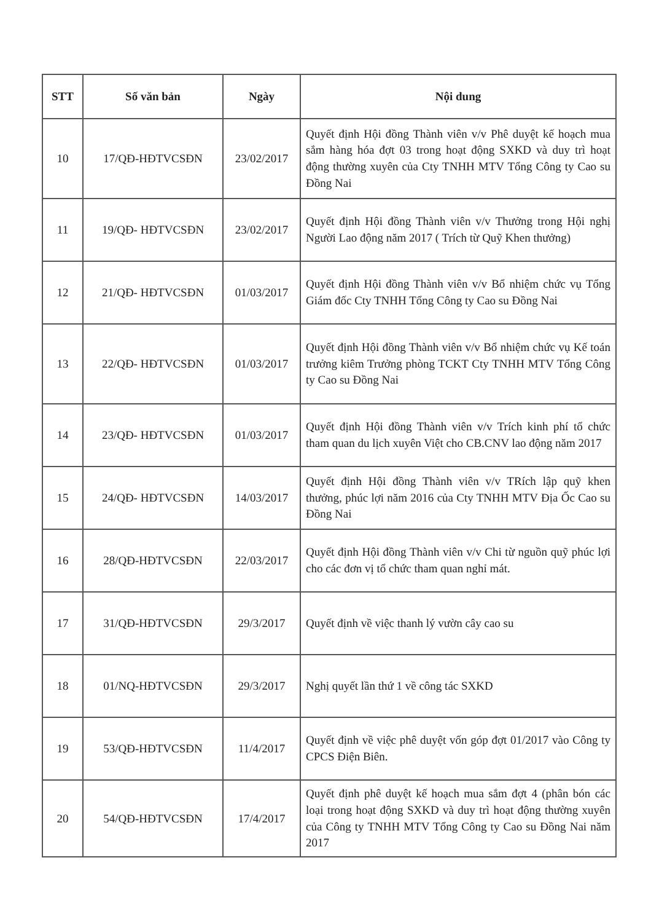| STT | Số văn bản | Ngày | Nội dung |
| --- | --- | --- | --- |
| 10 | 17/QĐ-HĐTVCSĐN | 23/02/2017 | Quyết định Hội đồng Thành viên v/v Phê duyệt kế hoạch mua sắm hàng hóa đợt 03 trong hoạt động SXKD và duy trì hoạt động thường xuyên của Cty TNHH MTV Tổng Công ty Cao su Đồng Nai |
| 11 | 19/QĐ- HĐTVCSĐN | 23/02/2017 | Quyết định Hội đồng Thành viên v/v Thưởng trong Hội nghị Người Lao động năm 2017 ( Trích từ Quỹ Khen thưởng) |
| 12 | 21/QĐ- HĐTVCSĐN | 01/03/2017 | Quyết định Hội đồng Thành viên v/v Bổ nhiệm chức vụ Tổng Giám đốc Cty TNHH Tổng Công ty Cao su Đồng Nai |
| 13 | 22/QĐ- HĐTVCSĐN | 01/03/2017 | Quyết định Hội đồng Thành viên v/v Bổ nhiệm chức vụ Kế toán trưởng kiêm Trưởng phòng TCKT Cty TNHH MTV Tổng Công ty Cao su Đồng Nai |
| 14 | 23/QĐ- HĐTVCSĐN | 01/03/2017 | Quyết định Hội đồng Thành viên v/v Trích kinh phí tổ chức tham quan du lịch xuyên Việt cho CB.CNV lao động năm 2017 |
| 15 | 24/QĐ- HĐTVCSĐN | 14/03/2017 | Quyết định Hội đồng Thành viên v/v TRích lập quỹ khen thưởng, phúc lợi năm 2016 của Cty TNHH MTV Địa Ốc Cao su Đồng Nai |
| 16 | 28/QĐ-HĐTVCSĐN | 22/03/2017 | Quyết định Hội đồng Thành viên v/v Chi từ nguồn quỹ phúc lợi cho các đơn vị tổ chức tham quan nghỉ mát. |
| 17 | 31/QĐ-HĐTVCSĐN | 29/3/2017 | Quyết định về việc thanh lý vườn cây cao su |
| 18 | 01/NQ-HĐTVCSĐN | 29/3/2017 | Nghị quyết lần thứ 1 về công tác SXKD |
| 19 | 53/QĐ-HĐTVCSĐN | 11/4/2017 | Quyết định về việc phê duyệt vốn góp đợt 01/2017 vào Công ty CPCS Điện Biên. |
| 20 | 54/QĐ-HĐTVCSĐN | 17/4/2017 | Quyết định phê duyệt kế hoạch mua sắm đợt 4 (phân bón các loại trong hoạt động SXKD và duy trì hoạt động thường xuyên của Công ty TNHH MTV Tổng Công ty Cao su Đồng Nai năm 2017 |